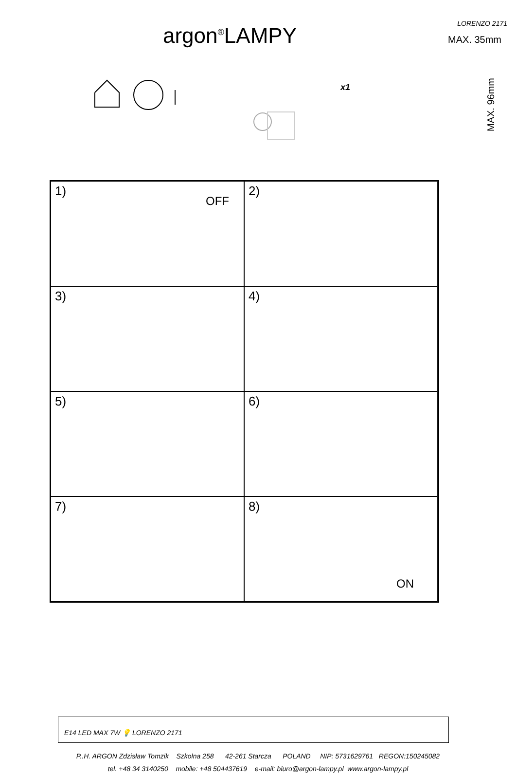argon<sup>®</sup>LAMPY LORENZO 2171
MAX. 35mm
MAX. 96mm
x1
1)
OFF
2)
3)
4)
5)
6)
7)
8)
ON
E14 LED MAX 7W 💡 LORENZO 2171
P..H. ARGON Zdzisław Tomzik Szkolna 258 42-261 Starcza POLAND NIP: 5731629761 REGON:150245082
tel. +48 34 3140250 mobile: +48 504437619 e-mail: biuro@argon-lampy.pl www.argon-lampy.pl